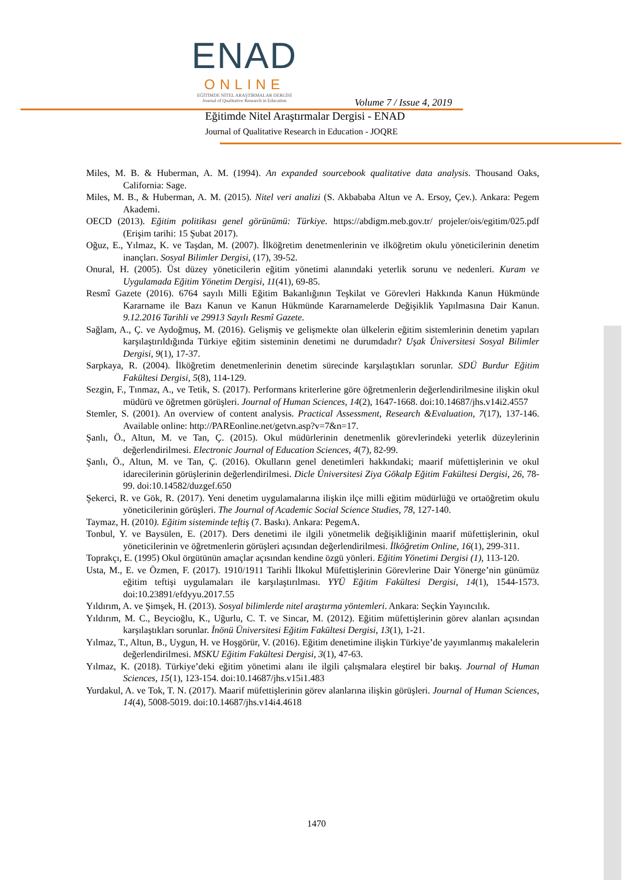ENAD
ONLINE
EĞİTİMDE NİTEL ARAŞTIRMALAR DERGİSİ
Journal of Qualitative Research in Education
Volume 7 / Issue 4, 2019
Eğitimde Nitel Araştırmalar Dergisi - ENAD
Journal of Qualitative Research in Education - JOQRE
Miles, M. B. & Huberman, A. M. (1994). An expanded sourcebook qualitative data analysis. Thousand Oaks, California: Sage.
Miles, M. B., & Huberman, A. M. (2015). Nitel veri analizi (S. Akbababa Altun ve A. Ersoy, Çev.). Ankara: Pegem Akademi.
OECD (2013). Eğitim politikası genel görünümü: Türkiye. https://abdigm.meb.gov.tr/ projeler/ois/egitim/025.pdf (Erişim tarihi: 15 Şubat 2017).
Oğuz, E., Yılmaz, K. ve Taşdan, M. (2007). İlköğretim denetmenlerinin ve ilköğretim okulu yöneticilerinin denetim inançları. Sosyal Bilimler Dergisi, (17), 39-52.
Onural, H. (2005). Üst düzey yöneticilerin eğitim yönetimi alanındaki yeterlik sorunu ve nedenleri. Kuram ve Uygulamada Eğitim Yönetim Dergisi, 11(41), 69-85.
Resmî Gazete (2016). 6764 sayılı Milli Eğitim Bakanlığının Teşkilat ve Görevleri Hakkında Kanun Hükmünde Kararname ile Bazı Kanun ve Kanun Hükmünde Kararnamelerde Değişiklik Yapılmasına Dair Kanun. 9.12.2016 Tarihli ve 29913 Sayılı Resmî Gazete.
Sağlam, A., Ç. ve Aydoğmuş, M. (2016). Gelişmiş ve gelişmekte olan ülkelerin eğitim sistemlerinin denetim yapıları karşılaştırıldığında Türkiye eğitim sisteminin denetimi ne durumdadır? Uşak Üniversitesi Sosyal Bilimler Dergisi, 9(1), 17-37.
Sarpkaya, R. (2004). İlköğretim denetmenlerinin denetim sürecinde karşılaştıkları sorunlar. SDÜ Burdur Eğitim Fakültesi Dergisi, 5(8), 114-129.
Sezgin, F., Tınmaz, A., ve Tetik, S. (2017). Performans kriterlerine göre öğretmenlerin değerlendirilmesine ilişkin okul müdürü ve öğretmen görüşleri. Journal of Human Sciences, 14(2), 1647-1668. doi:10.14687/jhs.v14i2.4557
Stemler, S. (2001). An overview of content analysis. Practical Assessment, Research &Evaluation, 7(17), 137-146. Available online: http://PAREonline.net/getvn.asp?v=7&n=17.
Şanlı, Ö., Altun, M. ve Tan, Ç. (2015). Okul müdürlerinin denetmenlik görevlerindeki yeterlik düzeylerinin değerlendirilmesi. Electronic Journal of Education Sciences, 4(7), 82-99.
Şanlı, Ö., Altun, M. ve Tan, Ç. (2016). Okulların genel denetimleri hakkındaki; maarif müfettişlerinin ve okul idarecilerinin görüşlerinin değerlendirilmesi. Dicle Üniversitesi Ziya Gökalp Eğitim Fakültesi Dergisi, 26, 78-99. doi:10.14582/duzgef.650
Şekerci, R. ve Gök, R. (2017). Yeni denetim uygulamalarına ilişkin ilçe milli eğitim müdürlüğü ve ortaöğretim okulu yöneticilerinin görüşleri. The Journal of Academic Social Science Studies, 78, 127-140.
Taymaz, H. (2010). Eğitim sisteminde teftiş (7. Baskı). Ankara: PegemA.
Tonbul, Y. ve Baysülen, E. (2017). Ders denetimi ile ilgili yönetmelik değişikliğinin maarif müfettişlerinin, okul yöneticilerinin ve öğretmenlerin görüşleri açısından değerlendirilmesi. İlköğretim Online, 16(1), 299-311.
Toprakçı, E. (1995) Okul örgütünün amaçlar açısından kendine özgü yönleri. Eğitim Yönetimi Dergisi (1), 113-120.
Usta, M., E. ve Özmen, F. (2017). 1910/1911 Tarihli İlkokul Müfettişlerinin Görevlerine Dair Yönerge’nin günümüz eğitim teftişi uygulamaları ile karşılaştırılması. YYÜ Eğitim Fakültesi Dergisi, 14(1), 1544-1573. doi:10.23891/efdyyu.2017.55
Yıldırım, A. ve Şimşek, H. (2013). Sosyal bilimlerde nitel araştırma yöntemleri. Ankara: Seçkin Yayıncılık.
Yıldırım, M. C., Beycioğlu, K., Uğurlu, C. T. ve Sincar, M. (2012). Eğitim müfettişlerinin görev alanları açısından karşılaştıkları sorunlar. İnönü Üniversitesi Eğitim Fakültesi Dergisi, 13(1), 1-21.
Yılmaz, T., Altun, B., Uygun, H. ve Hoşgörür, V. (2016). Eğitim denetimine ilişkin Türkiye’de yayımlanmış makalelerin değerlendirilmesi. MSKU Eğitim Fakültesi Dergisi, 3(1), 47-63.
Yılmaz, K. (2018). Türkiye’deki eğitim yönetimi alanı ile ilgili çalışmalara eleştirel bir bakış. Journal of Human Sciences, 15(1), 123-154. doi:10.14687/jhs.v15i1.483
Yurdakul, A. ve Tok, T. N. (2017). Maarif müfettişlerinin görev alanlarına ilişkin görüşleri. Journal of Human Sciences, 14(4), 5008-5019. doi:10.14687/jhs.v14i4.4618
1470